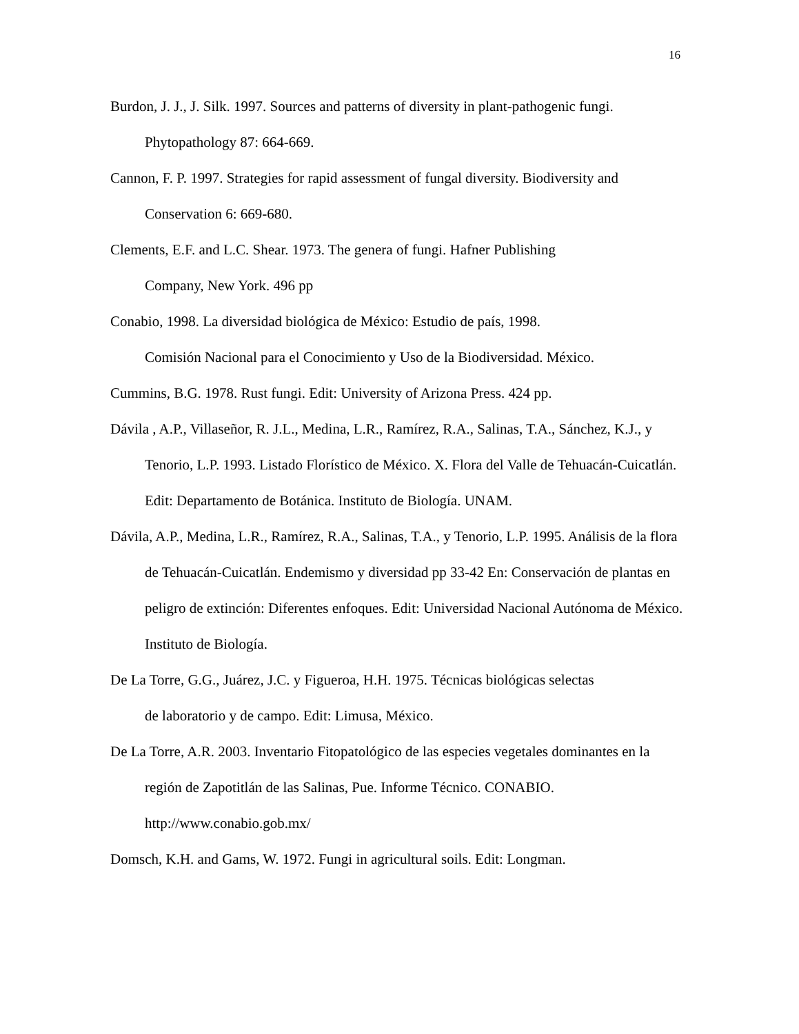16
Burdon, J. J., J. Silk. 1997. Sources and patterns of diversity in plant-pathogenic fungi. Phytopathology 87: 664-669.
Cannon, F. P. 1997. Strategies for rapid assessment of fungal diversity. Biodiversity and Conservation 6: 669-680.
Clements, E.F. and L.C. Shear. 1973. The genera of fungi. Hafner Publishing
Company, New York. 496 pp
Conabio, 1998. La diversidad biológica de México: Estudio de país, 1998.
Comisión Nacional para el Conocimiento y Uso de la Biodiversidad. México.
Cummins, B.G. 1978. Rust fungi. Edit: University of Arizona Press. 424 pp.
Dávila , A.P., Villaseñor, R. J.L., Medina, L.R., Ramírez, R.A., Salinas, T.A., Sánchez, K.J., y Tenorio, L.P. 1993. Listado Florístico de México. X. Flora del Valle de Tehuacán-Cuicatlán. Edit: Departamento de Botánica. Instituto de Biología. UNAM.
Dávila, A.P., Medina, L.R., Ramírez, R.A., Salinas, T.A., y Tenorio, L.P. 1995. Análisis de la flora de Tehuacán-Cuicatlán. Endemismo y diversidad pp 33-42 En: Conservación de plantas en peligro de extinción: Diferentes enfoques. Edit: Universidad Nacional Autónoma de México. Instituto de Biología.
De La Torre, G.G., Juárez, J.C. y Figueroa, H.H. 1975. Técnicas biológicas selectas
de laboratorio y de campo. Edit: Limusa, México.
De La Torre, A.R. 2003. Inventario Fitopatológico de las especies vegetales dominantes en la región de Zapotitlán de las Salinas, Pue. Informe Técnico. CONABIO.
http://www.conabio.gob.mx/
Domsch, K.H. and Gams, W. 1972. Fungi in agricultural soils. Edit: Longman.